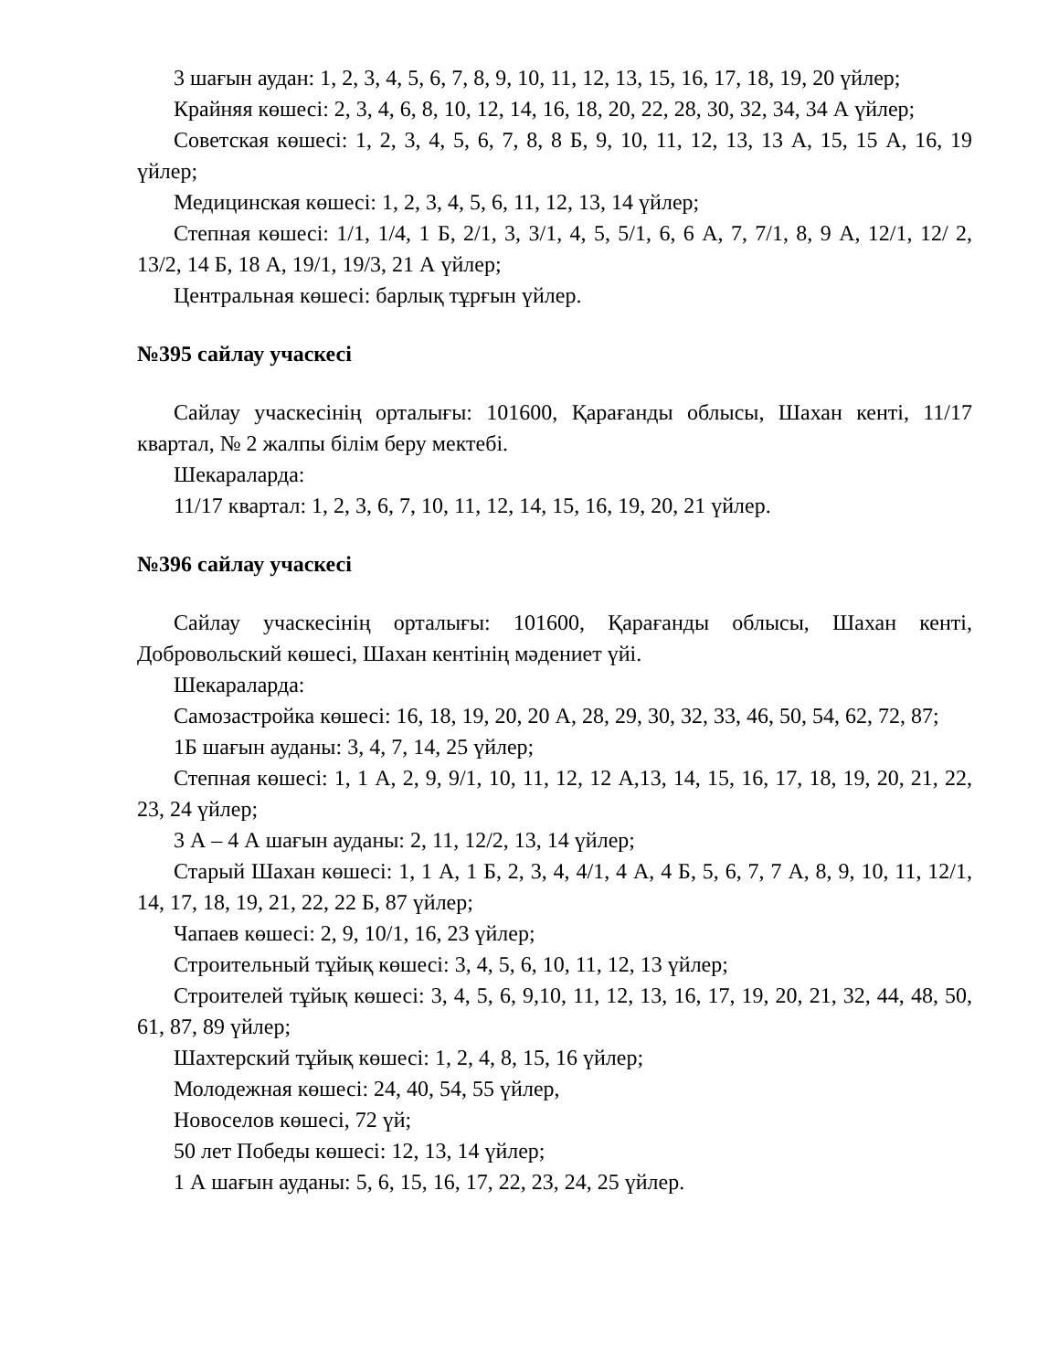3 шағын аудан: 1, 2, 3, 4, 5, 6, 7, 8, 9, 10, 11, 12, 13, 15, 16, 17, 18, 19, 20 үйлер;
Крайняя көшесі: 2, 3, 4, 6, 8, 10, 12, 14, 16, 18, 20, 22, 28, 30, 32, 34, 34 А үйлер;
Советская көшесі: 1, 2, 3, 4, 5, 6, 7, 8, 8 Б, 9, 10, 11, 12, 13, 13 А, 15, 15 А, 16, 19 үйлер;
Медицинская көшесі: 1, 2, 3, 4, 5, 6, 11, 12, 13, 14 үйлер;
Степная көшесі: 1/1, 1/4, 1 Б, 2/1, 3, 3/1, 4, 5, 5/1, 6, 6 А, 7, 7/1, 8, 9 А, 12/1, 12/ 2, 13/2, 14 Б, 18 А, 19/1, 19/3, 21 А үйлер;
Центральная көшесі: барлық тұрғын үйлер.
№395 сайлау учаскесі
Сайлау учаскесінің орталығы: 101600, Қарағанды облысы, Шахан кенті, 11/17 квартал, № 2 жалпы білім беру мектебі.
Шекараларда:
11/17 квартал: 1, 2, 3, 6, 7, 10, 11, 12, 14, 15, 16, 19, 20, 21 үйлер.
№396 сайлау учаскесі
Сайлау учаскесінің орталығы: 101600, Қарағанды облысы, Шахан кенті, Добровольский көшесі, Шахан кентінің мәдениет үйі.
Шекараларда:
Самозастройка көшесі: 16, 18, 19, 20, 20 А, 28, 29, 30, 32, 33, 46, 50, 54, 62, 72, 87;
1Б шағын ауданы: 3, 4, 7, 14, 25 үйлер;
Степная көшесі: 1, 1 А, 2, 9, 9/1, 10, 11, 12, 12 А,13, 14, 15, 16, 17, 18, 19, 20, 21, 22, 23, 24 үйлер;
3 А – 4 А шағын ауданы: 2, 11, 12/2, 13, 14 үйлер;
Старый Шахан көшесі: 1, 1 А, 1 Б, 2, 3, 4, 4/1, 4 А, 4 Б, 5, 6, 7, 7 А, 8, 9, 10, 11, 12/1, 14, 17, 18, 19, 21, 22, 22 Б, 87 үйлер;
Чапаев көшесі: 2, 9, 10/1, 16, 23 үйлер;
Строительный тұйық көшесі: 3, 4, 5, 6, 10, 11, 12, 13 үйлер;
Строителей тұйық көшесі: 3, 4, 5, 6, 9,10, 11, 12, 13, 16, 17, 19, 20, 21, 32, 44, 48, 50, 61, 87, 89 үйлер;
Шахтерский тұйық көшесі: 1, 2, 4, 8, 15, 16 үйлер;
Молодежная көшесі: 24, 40, 54, 55 үйлер,
Новоселов көшесі, 72 үй;
50 лет Победы көшесі: 12, 13, 14 үйлер;
1 А шағын ауданы: 5, 6, 15, 16, 17, 22, 23, 24, 25 үйлер.